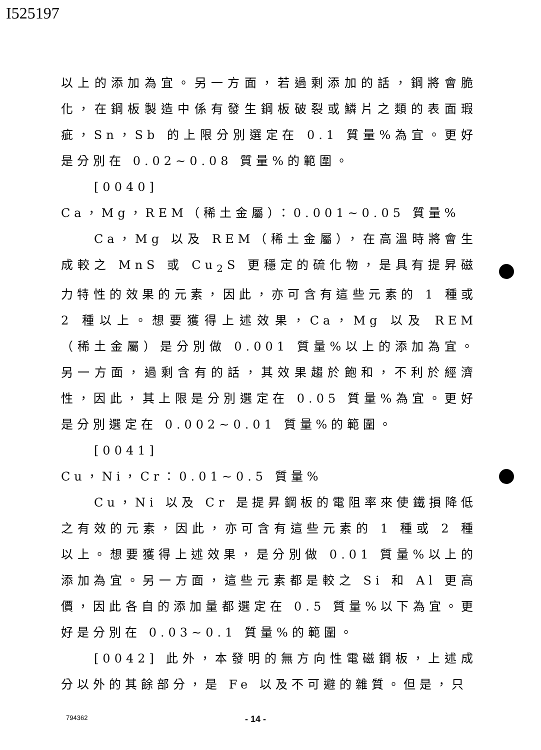I525197
以上的添加為宜。另一方面，若過剩添加的話，鋼將會脆化，在鋼板製造中係有發生鋼板破裂或鱗片之類的表面瑕疵，Sn，Sb 的上限分別選定在 0.1 質量%為宜。更好是分別在 0.02~0.08 質量%的範圍。
[0040]
Ca，Mg，REM（稀土金屬）：0.001~0.05 質量%
Ca，Mg 以及 REM（稀土金屬），在高溫時將會生成較之 MnS 或 Cu<sub>2</sub>S 更穩定的硫化物，是具有提昇磁力特性的效果的元素，因此，亦可含有這些元素的 1 種或 2 種以上。想要獲得上述效果，Ca，Mg 以及 REM（稀土金屬）是分別做 0.001 質量%以上的添加為宜。另一方面，過剩含有的話，其效果趨於飽和，不利於經濟性，因此，其上限是分別選定在 0.05 質量%為宜。更好是分別選定在 0.002~0.01 質量%的範圍。
[0041]
Cu，Ni，Cr：0.01~0.5 質量%
Cu，Ni 以及 Cr 是提昇鋼板的電阻率來使鐵損降低之有效的元素，因此，亦可含有這些元素的 1 種或 2 種以上。想要獲得上述效果，是分別做 0.01 質量%以上的添加為宜。另一方面，這些元素都是較之 Si 和 Al 更高價，因此各自的添加量都選定在 0.5 質量%以下為宜。更好是分別在 0.03~0.1 質量%的範圍。
[0042] 此外，本發明的無方向性電磁鋼板，上述成分以外的其餘部分，是 Fe 以及不可避的雜質。但是，只
794362 - 14 -